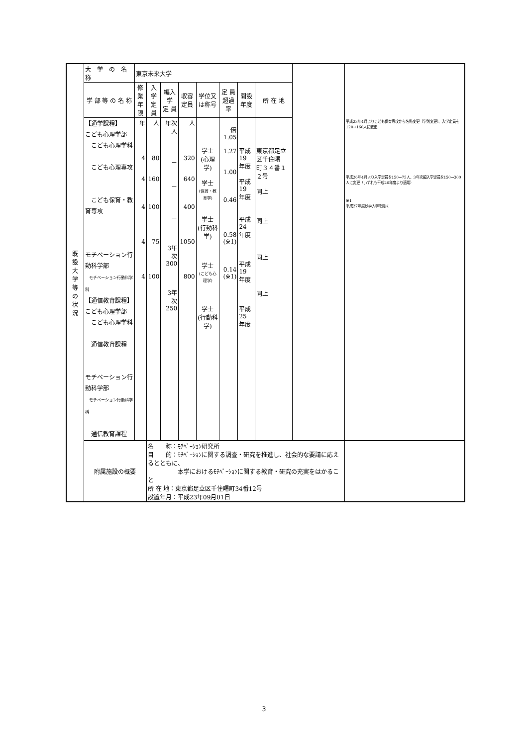| 既 設 大 学 等 の 状 況 | 大 学 の 名 称 | 東京未来大学 | | | | | | | | | |
| | 学 部 等 の 名 称 | 修業 年限 | 入学 定員 | 編入学 定 員 | 収容 定員 | 学位又 は称号 | 定 員 超過率 | 開設 年度 | 所 在 地 | | |
| | 【通学課程】 こども心理学部 こども心理学科 こども心理専攻 こども保育・教育専攻 モチベーション行動科学部 モチベーション行動科学科 【通信教育課程】 こども心理学部 こども心理学科 通信教育課程 モチベーション行動科学部 モチベーション行動科学科 通信教育課程 | 年 4 4 4 4 4 | 人 80 160 100 75 100 | 年次 人 － － － 3年次 300 3年次 250 | 人 320 640 400 1050 800 | 学士 (心理学) 学士 (保育・教育学) 学士 (行動科学) 学士 (こども心理学) 学士 (行動科学) | 倍 1.05 1.27 1.00 0.46 0.58 (※1) 0.14 (※1) | 平成19 年度 平成19 年度 平成24 年度 平成19 年度 平成25 年度 | 東京都足立区千住曙 町３４番１２号 同上 同上 同上 同上 | | 平成23年4月よりこども保育専攻から名称変更（学則変更）、入学定員を120→160人に変更 平成26年4月より入学定員を150→75人、3年次編入学定員を150→300人に変更（いずれも平成26年度より適用） ※1 平成27年度秋季入学を除く |
| | 附属施設の概要 | | 名 称：ﾓﾁﾍﾞｰｼｮﾝ研究所 目 的：ﾓﾁﾍﾞｰｼｮﾝに関する調査・研究を推進し、社会的な要請に応えるとともに、 本学におけるﾓﾁﾍﾞｰｼｮﾝに関する教育・研究の充実をはかること 所 在 地：東京都足立区千住曙町34番12号 設置年月：平成23年09月01日 | | | | | | | | |
3